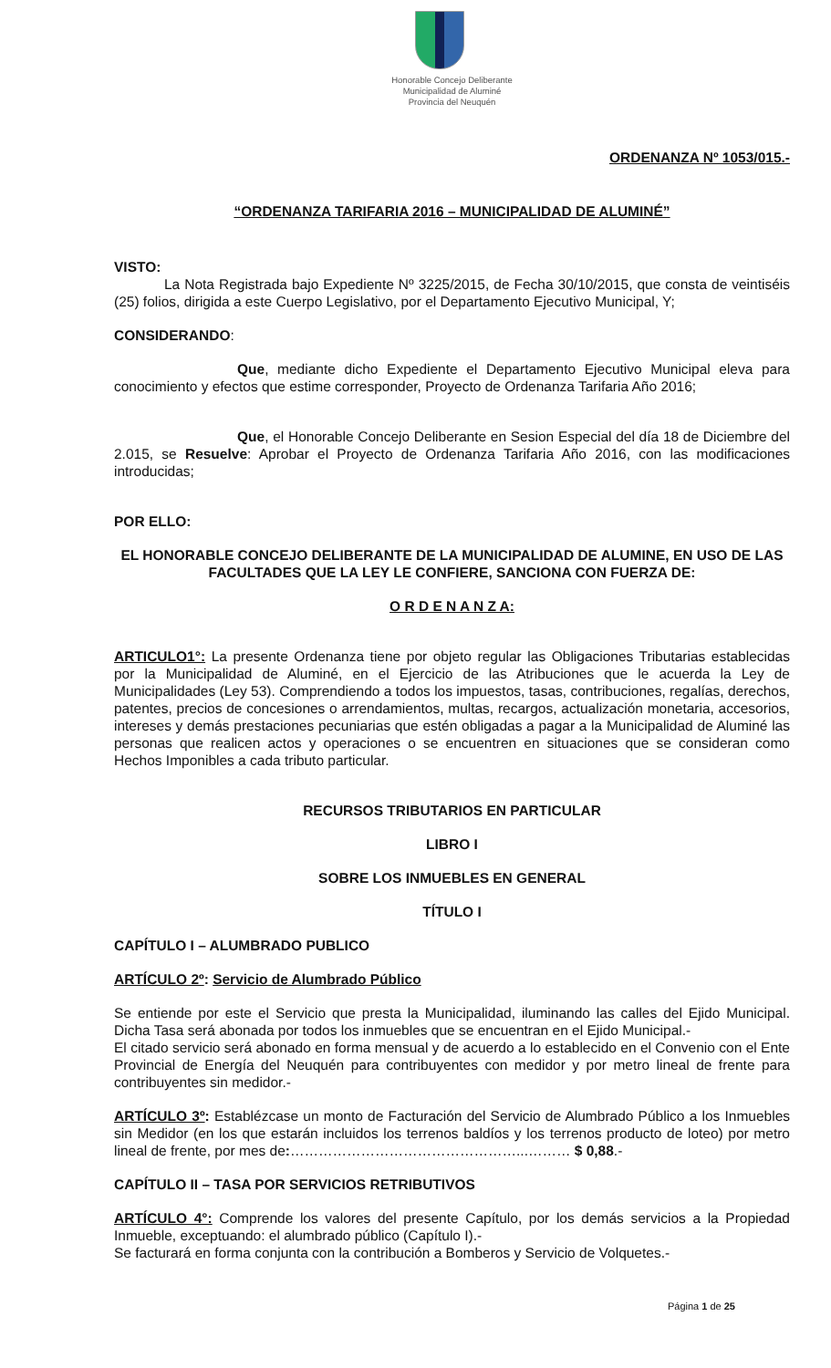Honorable Concejo Deliberante
Municipalidad de Aluminé
Provincia del Neuquén
ORDENANZA Nº 1053/015.-
“ORDENANZA TARIFARIA 2016 – MUNICIPALIDAD DE ALUMINÉ”
VISTO:
La Nota Registrada bajo Expediente Nº 3225/2015, de Fecha 30/10/2015, que consta de veintiséis (25) folios, dirigida a este Cuerpo Legislativo, por el Departamento Ejecutivo Municipal, Y;
CONSIDERANDO:
Que, mediante dicho Expediente el Departamento Ejecutivo Municipal eleva para conocimiento y efectos que estime corresponder, Proyecto de Ordenanza Tarifaria Año 2016;
Que, el Honorable Concejo Deliberante en Sesion Especial del día 18 de Diciembre del 2.015, se Resuelve: Aprobar el Proyecto de Ordenanza Tarifaria Año 2016, con las modificaciones introducidas;
POR ELLO:
EL HONORABLE CONCEJO DELIBERANTE DE LA MUNICIPALIDAD DE ALUMINE, EN USO DE LAS FACULTADES QUE LA LEY LE CONFIERE, SANCIONA CON FUERZA DE:
O R D E N A N Z A:
ARTICULO1°: La presente Ordenanza tiene por objeto regular las Obligaciones Tributarias establecidas por la Municipalidad de Aluminé, en el Ejercicio de las Atribuciones que le acuerda la Ley de Municipalidades (Ley 53). Comprendiendo a todos los impuestos, tasas, contribuciones, regalías, derechos, patentes, precios de concesiones o arrendamientos, multas, recargos, actualización monetaria, accesorios, intereses y demás prestaciones pecuniarias que estén obligadas a pagar a la Municipalidad de Aluminé las personas que realicen actos y operaciones o se encuentren en situaciones que se consideran como Hechos Imponibles a cada tributo particular.
RECURSOS TRIBUTARIOS EN PARTICULAR
LIBRO I
SOBRE LOS INMUEBLES EN GENERAL
TÍTULO I
CAPÍTULO I – ALUMBRADO PUBLICO
ARTÍCULO 2º: Servicio de Alumbrado Público
Se entiende por este el Servicio que presta la Municipalidad, iluminando las calles del Ejido Municipal. Dicha Tasa será abonada por todos los inmuebles que se encuentran en el Ejido Municipal.-
El citado servicio será abonado en forma mensual y de acuerdo a lo establecido en el Convenio con el Ente Provincial de Energía del Neuquén para contribuyentes con medidor y por metro lineal de frente para contribuyentes sin medidor.-
ARTÍCULO 3º: Establézcase un monto de Facturación del Servicio de Alumbrado Público a los Inmuebles sin Medidor (en los que estarán incluidos los terrenos baldíos y los terrenos producto de loteo) por metro lineal de frente, por mes de:…………………………………………...……… $ 0,88.-
CAPÍTULO II – TASA POR SERVICIOS RETRIBUTIVOS
ARTÍCULO 4°: Comprende los valores del presente Capítulo, por los demás servicios a la Propiedad Inmueble, exceptuando: el alumbrado público (Capítulo I).-
Se facturará en forma conjunta con la contribución a Bomberos y Servicio de Volquetes.-
Página 1 de 25